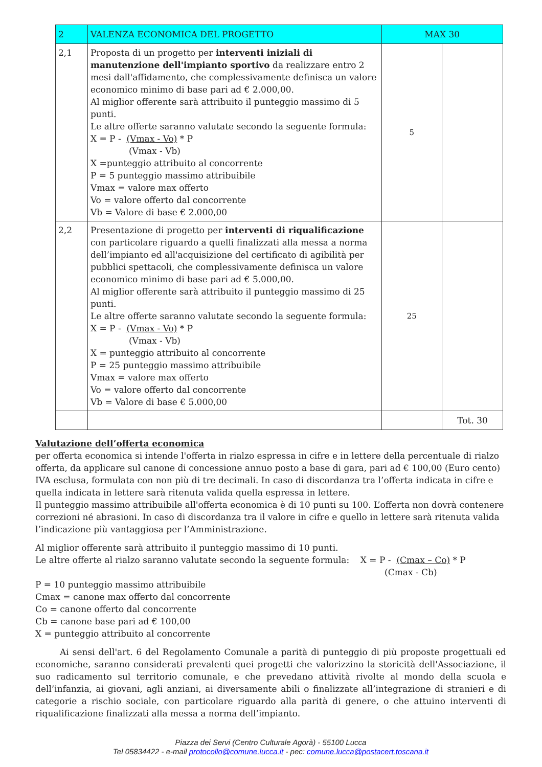| 2 | VALENZA ECONOMICA DEL PROGETTO | MAX 30 | |
| 2,1 | Proposta di un progetto per interventi iniziali di manutenzione dell'impianto sportivo da realizzare entro 2 mesi dall'affidamento, che complessivamente definisca un valore economico minimo di base pari ad € 2.000,00. Al miglior offerente sarà attribuito il punteggio massimo di 5 punti. Le altre offerte saranno valutate secondo la seguente formula: X = P - (Vmax - Vo) * P (Vmax - Vb) X =punteggio attribuito al concorrente P = 5 punteggio massimo attribuibile Vmax = valore max offerto Vo = valore offerto dal concorrente Vb = Valore di base € 2.000,00 | 5 | |
| 2,2 | Presentazione di progetto per interventi di riqualificazione con particolare riguardo a quelli finalizzati alla messa a norma dell’impianto ed all'acquisizione del certificato di agibilità per pubblici spettacoli, che complessivamente definisca un valore economico minimo di base pari ad € 5.000,00. Al miglior offerente sarà attribuito il punteggio massimo di 25 punti. Le altre offerte saranno valutate secondo la seguente formula: X = P - (Vmax - Vo) * P (Vmax - Vb) X = punteggio attribuito al concorrente P = 25 punteggio massimo attribuibile Vmax = valore max offerto Vo = valore offerto dal concorrente Vb = Valore di base € 5.000,00 | 25 | |
| | | | Tot. 30 |
Valutazione dell’offerta economica
per offerta economica si intende l'offerta in rialzo espressa in cifre e in lettere della percentuale di rialzo offerta, da applicare sul canone di concessione annuo posto a base di gara, pari ad € 100,00 (Euro cento) IVA esclusa, formulata con non più di tre decimali. In caso di discordanza tra l’offerta indicata in cifre e quella indicata in lettere sarà ritenuta valida quella espressa in lettere.
Il punteggio massimo attribuibile all'offerta economica è di 10 punti su 100. L’offerta non dovrà contenere correzioni né abrasioni. In caso di discordanza tra il valore in cifre e quello in lettere sarà ritenuta valida l’indicazione più vantaggiosa per l’Amministrazione.
Al miglior offerente sarà attribuito il punteggio massimo di 10 punti.
Le altre offerte al rialzo saranno valutate secondo la seguente formula: X = P - (Cmax – Co) * P
(Cmax - Cb)
P = 10 punteggio massimo attribuibile
Cmax = canone max offerto dal concorrente
Co = canone offerto dal concorrente
Cb = canone base pari ad € 100,00
X = punteggio attribuito al concorrente
Ai sensi dell'art. 6 del Regolamento Comunale a parità di punteggio di più proposte progettuali ed economiche, saranno considerati prevalenti quei progetti che valorizzino la storicità dell'Associazione, il suo radicamento sul territorio comunale, e che prevedano attività rivolte al mondo della scuola e dell’infanzia, ai giovani, agli anziani, ai diversamente abili o finalizzate all’integrazione di stranieri e di categorie a rischio sociale, con particolare riguardo alla parità di genere, o che attuino interventi di riqualificazione finalizzati alla messa a norma dell’impianto.
Piazza dei Servi (Centro Culturale Agorà) - 55100 Lucca
Tel 05834422 - e-mail protocollo@comune.lucca.it - pec: comune.lucca@postacert.toscana.it